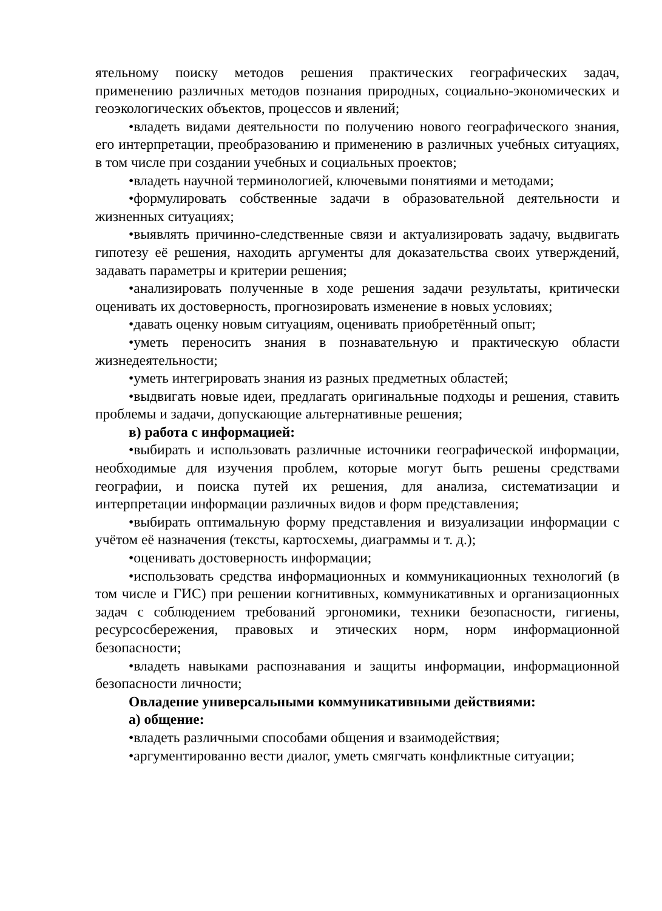ятельному поиску методов решения практических географических задач, применению различных методов познания природных, социально-экономических и геоэкологических объектов, процессов и явлений;
•владеть видами деятельности по получению нового географического знания, его интерпретации, преобразованию и применению в различных учебных ситуациях, в том числе при создании учебных и социальных проектов;
•владеть научной терминологией, ключевыми понятиями и методами;
•формулировать собственные задачи в образовательной деятельности и жизненных ситуациях;
•выявлять причинно-следственные связи и актуализировать задачу, выдвигать гипотезу её решения, находить аргументы для доказательства своих утверждений, задавать параметры и критерии решения;
•анализировать полученные в ходе решения задачи результаты, критически оценивать их достоверность, прогнозировать изменение в новых условиях;
•давать оценку новым ситуациям, оценивать приобретённый опыт;
•уметь переносить знания в познавательную и практическую области жизнедеятельности;
•уметь интегрировать знания из разных предметных областей;
•выдвигать новые идеи, предлагать оригинальные подходы и решения, ставить проблемы и задачи, допускающие альтернативные решения;
в) работа с информацией:
•выбирать и использовать различные источники географической информации, необходимые для изучения проблем, которые могут быть решены средствами географии, и поиска путей их решения, для анализа, систематизации и интерпретации информации различных видов и форм представления;
•выбирать оптимальную форму представления и визуализации информации с учётом её назначения (тексты, картосхемы, диаграммы и т. д.);
•оценивать достоверность информации;
•использовать средства информационных и коммуникационных технологий (в том числе и ГИС) при решении когнитивных, коммуникативных и организационных задач с соблюдением требований эргономики, техники безопасности, гигиены, ресурсосбережения, правовых и этических норм, норм информационной безопасности;
•владеть навыками распознавания и защиты информации, информационной безопасности личности;
Овладение универсальными коммуникативными действиями:
а) общение:
•владеть различными способами общения и взаимодействия;
•аргументированно вести диалог, уметь смягчать конфликтные ситуации;